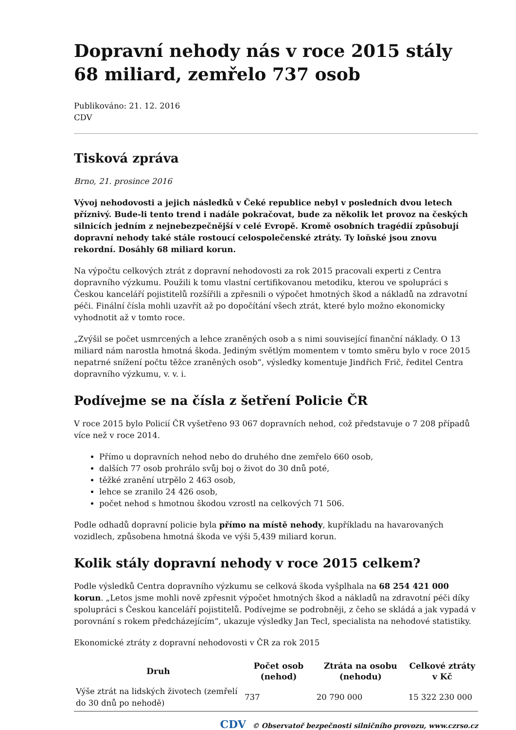Dopravní nehody nás v roce 2015 stály 68 miliard, zemřelo 737 osob
Publikováno: 21. 12. 2016
CDV
Tisková zpráva
Brno, 21. prosince 2016
Vývoj nehodovosti a jejich následků v Čeké republice nebyl v posledních dvou letech příznivý. Bude-li tento trend i nadále pokračovat, bude za několik let provoz na českých silnicích jedním z nejnebezpečnější v celé Evropě. Kromě osobních tragédií způsobují dopravní nehody také stále rostoucí celospolečenské ztráty. Ty loňské jsou znovu rekordní. Dosáhly 68 miliard korun.
Na výpočtu celkových ztrát z dopravní nehodovosti za rok 2015 pracovali experti z Centra dopravního výzkumu. Použili k tomu vlastní certifikovanou metodiku, kterou ve spolupráci s Českou kanceláří pojistitelů rozšířili a zpřesnili o výpočet hmotných škod a nákladů na zdravotní péči. Finální čísla mohli uzavřít až po dopočítání všech ztrát, které bylo možno ekonomicky vyhodnotit až v tomto roce.
„Zvýšil se počet usmrcených a lehce zraněných osob a s nimi související finanční náklady. O 13 miliard nám narostla hmotná škoda. Jediným světlým momentem v tomto směru bylo v roce 2015 nepatrné snížení počtu těžce zraněných osob“, výsledky komentuje Jindřich Frič, ředitel Centra dopravního výzkumu, v. v. i.
Podívejme se na čísla z šetření Policie ČR
V roce 2015 bylo Policií ČR vyšetřeno 93 067 dopravních nehod, což představuje o 7 208 případů více než v roce 2014.
Přímo u dopravních nehod nebo do druhého dne zemřelo 660 osob,
dalších 77 osob prohrálo svůj boj o život do 30 dnů poté,
těžké zranění utrpělo 2 463 osob,
lehce se zranilo 24 426 osob,
počet nehod s hmotnou škodou vzrostl na celkových 71 506.
Podle odhadů dopravní policie byla přímo na místě nehody, kupříkladu na havarovaných vozidlech, způsobena hmotná škoda ve výši 5,439 miliard korun.
Kolik stály dopravní nehody v roce 2015 celkem?
Podle výsledků Centra dopravního výzkumu se celková škoda vyšplhala na 68 254 421 000 korun. „Letos jsme mohli nově zpřesnit výpočet hmotných škod a nákladů na zdravotní péči díky spolupráci s Českou kanceláří pojistitelů. Podívejme se podrobněji, z čeho se skládá a jak vypadá v porovnání s rokem předcházejícím“, ukazuje výsledky Jan Tecl, specialista na nehodové statistiky.
Ekonomické ztráty z dopravní nehodovosti v ČR za rok 2015
| Druh | Počet osob (nehod) | Ztráta na osobu (nehodu) | Celkové ztráty v Kč |
| --- | --- | --- | --- |
| Výše ztrát na lidských životech (zemřelí do 30 dnů po nehodě) | 737 | 20 790 000 | 15 322 230 000 |
CDV © Observatoř bezpečnosti silničního provozu, www.czrso.cz